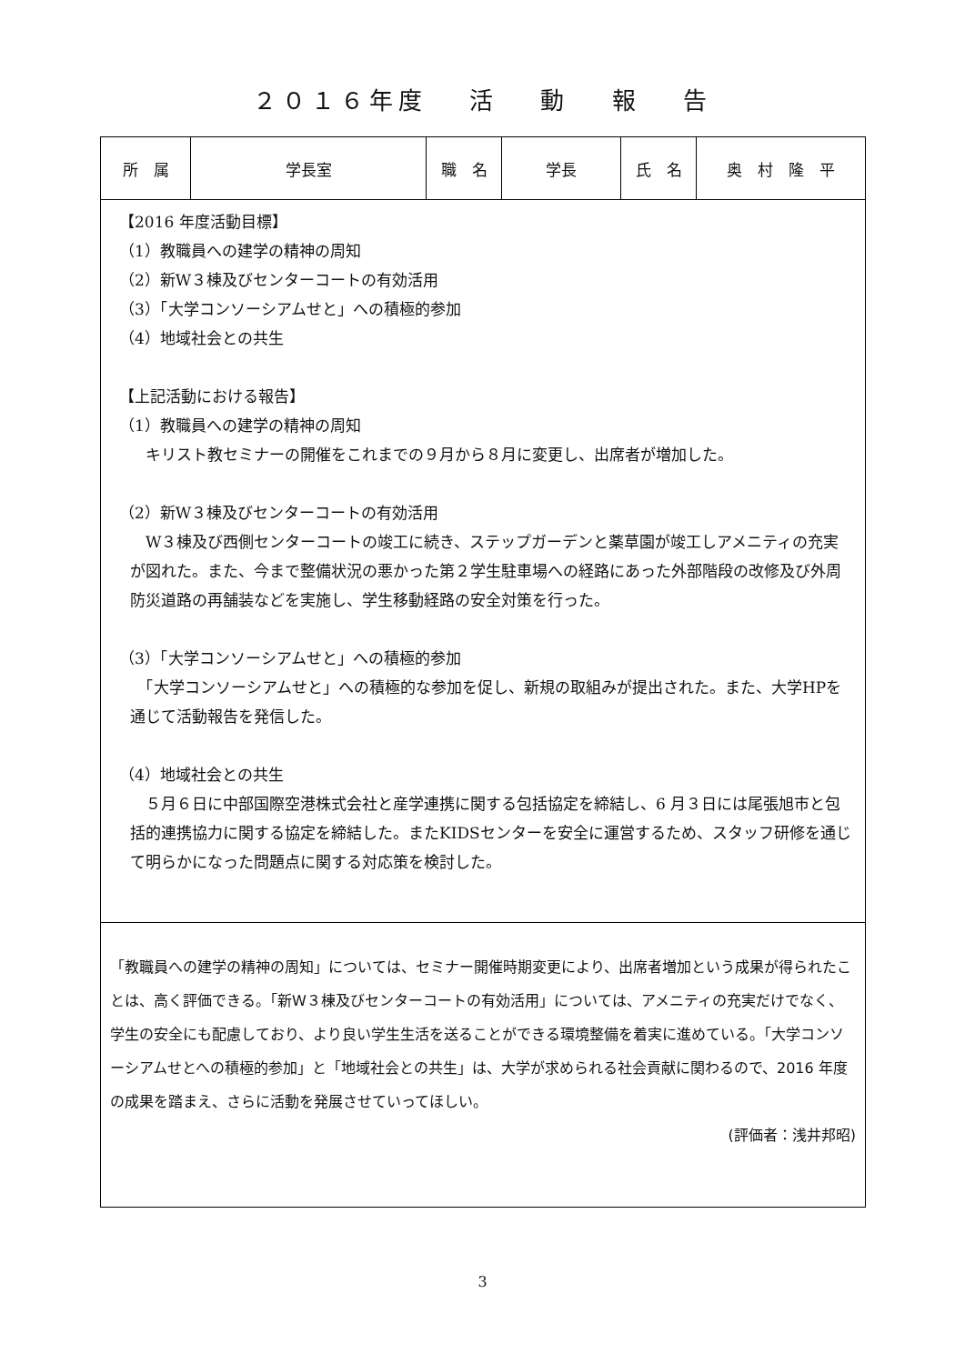２０１６年度　 活　 動　 報　 告
| 所 属 | 学長室 | 職 名 | 学長 | 氏 名 | 奥 村 隆 平 |
| 【2016 年度活動目標】 （1）教職員への建学の精神の周知 （2）新W３棟及びセンターコートの有効活用 （3）「大学コンソーシアムせと」への積極的参加 （4）地域社会との共生 【上記活動における報告】 （1）教職員への建学の精神の周知 キリスト教セミナーの開催をこれまでの９月から８月に変更し、出席者が増加した。 （2）新W３棟及びセンターコートの有効活用 W３棟及び西側センターコートの竣工に続き、ステップガーデンと薬草園が竣工しアメニティの充実が図れた。また、今まで整備状況の悪かった第２学生駐車場への経路にあった外部階段の改修及び外周防災道路の再舗装などを実施し、学生移動経路の安全対策を行った。 （3）「大学コンソーシアムせと」への積極的参加 「大学コンソーシアムせと」への積極的な参加を促し、新規の取組みが提出された。また、大学HPを通じて活動報告を発信した。 （4）地域社会との共生 ５月６日に中部国際空港株式会社と産学連携に関する包括協定を締結し、6 月３日には尾張旭市と包括的連携協力に関する協定を締結した。またKIDSセンターを安全に運営するため、スタッフ研修を通じて明らかになった問題点に関する対応策を検討した。 | | | | | |
| 「教職員への建学の精神の周知」については、セミナー開催時期変更により、出席者増加という成果が得られたことは、高く評価できる。「新W３棟及びセンターコートの有効活用」については、アメニティの充実だけでなく、学生の安全にも配慮しており、より良い学生生活を送ることができる環境整備を着実に進めている。「大学コンソーシアムせとへの積極的参加」と「地域社会との共生」は、大学が求められる社会貢献に関わるので、2016 年度の成果を踏まえ、さらに活動を発展させていってほしい。 (評価者：浅井邦昭) | | | | | |
3